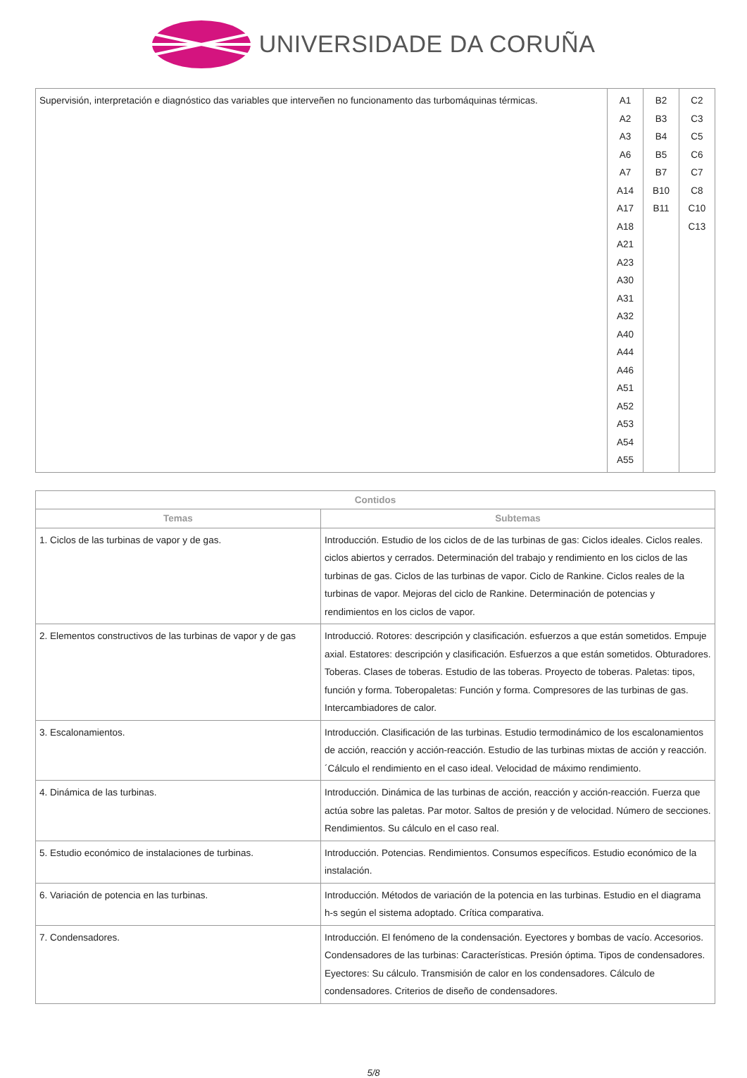UNIVERSIDADE DA CORUÑA
| Supervisión, interpretación e diagnóstico das variables que interveñen no funcionamento das turbomáquinas térmicas. | A1 A2 A3 A6 A7 A14 A17 A18 A21 A23 A30 A31 A32 A40 A44 A46 A51 A52 A53 A54 A55 | B2 B3 B4 B5 B7 B10 B11 | C2 C3 C5 C6 C7 C8 C10 C13 |
| Contidos | |
| --- | --- |
| Temas | Subtemas |
| 1. Ciclos de las turbinas de vapor y de gas. | Introducción. Estudio de los ciclos de de las turbinas de gas: Ciclos ideales. Ciclos reales. ciclos abiertos y cerrados. Determinación del trabajo y rendimiento en los ciclos de las turbinas de gas. Ciclos de las turbinas de vapor. Ciclo de Rankine. Ciclos reales de la turbinas de vapor. Mejoras del ciclo de Rankine. Determinación de potencias y rendimientos en los ciclos de vapor. |
| 2. Elementos constructivos de las turbinas de vapor y de gas | Introducció. Rotores: descripción y clasificación. esfuerzos a que están sometidos. Empuje axial. Estatores: descripción y clasificación. Esfuerzos a que están sometidos. Obturadores. Toberas. Clases de toberas. Estudio de las toberas. Proyecto de toberas. Paletas: tipos, función y forma. Toberopaletas: Función y forma. Compresores de las turbinas de gas. Intercambiadores de calor. |
| 3. Escalonamientos. | Introducción. Clasificación de las turbinas. Estudio termodinámico de los escalonamientos de acción, reacción y acción-reacción. Estudio de las turbinas mixtas de acción y reacción.´Cálculo el rendimiento en el caso ideal. Velocidad de máximo rendimiento. |
| 4. Dinámica de las turbinas. | Introducción. Dinámica de las turbinas de acción, reacción y acción-reacción. Fuerza que actúa sobre las paletas. Par motor. Saltos de presión y de velocidad. Número de secciones. Rendimientos. Su cálculo en el caso real. |
| 5. Estudio económico de instalaciones de turbinas. | Introducción. Potencias. Rendimientos. Consumos específicos. Estudio económico de la instalación. |
| 6. Variación de potencia en las turbinas. | Introducción. Métodos de variación de la potencia en las turbinas. Estudio en el diagrama h-s según el sistema adoptado. Crítica comparativa. |
| 7. Condensadores. | Introducción. El fenómeno de la condensación. Eyectores y bombas de vacío. Accesorios. Condensadores de las turbinas: Características. Presión óptima. Tipos de condensadores. Eyectores: Su cálculo. Transmisión de calor en los condensadores. Cálculo de condensadores. Criterios de diseño de condensadores. |
5/8